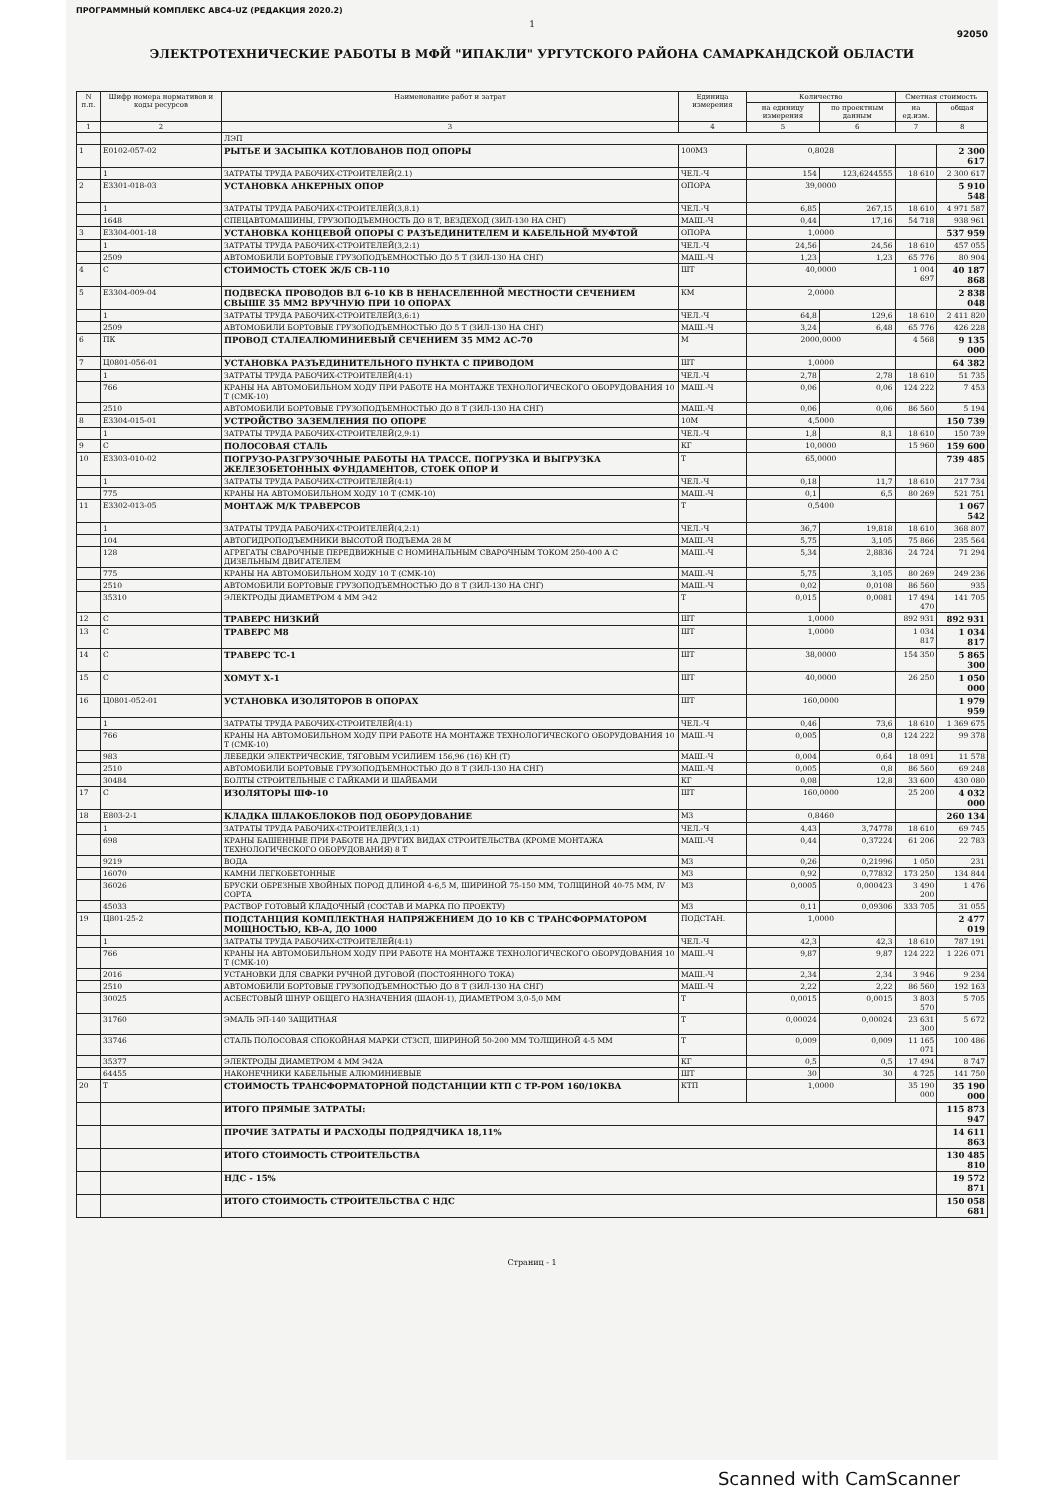ПРОГРАММНЫЙ КОМПЛЕКС АВС4-UZ (РЕДАКЦИЯ 2020.2)
1
92050
ЭЛЕКТРОТЕХНИЧЕСКИЕ РАБОТЫ В МФЙ "ИПАКЛИ" УРГУТСКОГО РАЙОНА САМАРКАНДСКОЙ ОБЛАСТИ
| N п.п. | Шифр номера нормативов и коды ресурсов | Наименование работ и затрат | Единица измерения | Количество | | Сметная стоимость | |
| --- | --- | --- | --- | --- | --- | --- | --- |
| | | | | на единицу измерения | по проектным данным | на ед.изм. | общая |
| 1 | 2 | 3 | 4 | 5 | 6 | 7 | 8 |
| | | ЛЭП | | | | | |
| 1 | Е0102-057-02 | РЫТЬЕ И ЗАСЫПКА КОТЛОВАНОВ ПОД ОПОРЫ | 100М3 | 0,8028 | | | 2 300 617 |
| | 1 | ЗАТРАТЫ ТРУДА РАБОЧИХ-СТРОИТЕЛЕЙ(2.1) | ЧЕЛ.-Ч | 154 | 123,6244555 | 18 610 | 2 300 617 |
| 2 | Е3301-018-03 | УСТАНОВКА АНКЕРНЫХ ОПОР | ОПОРА | 39,0000 | | | 5 910 548 |
| | 1 | ЗАТРАТЫ ТРУДА РАБОЧИХ-СТРОИТЕЛЕЙ(3,8.1) | ЧЕЛ.-Ч | 6,85 | 267,15 | 18 610 | 4 971 587 |
| | 1648 | СПЕЦАВТОМАШИНЫ, ГРУЗОПОДЪЕМНОСТЬ ДО 8 Т, ВЕЗДЕХОД (ЗИЛ-130 НА СНГ) | МАШ.-Ч | 0,44 | 17,16 | 54 718 | 938 961 |
| 3 | Е3304-001-18 | УСТАНОВКА КОНЦЕВОЙ ОПОРЫ С РАЗЪЕДИНИТЕЛЕМ И КАБЕЛЬНОЙ МУФТОЙ | ОПОРА | 1,0000 | | | 537 959 |
| | 1 | ЗАТРАТЫ ТРУДА РАБОЧИХ-СТРОИТЕЛЕЙ(3,2:1) | ЧЕЛ.-Ч | 24,56 | 24,56 | 18 610 | 457 055 |
| | 2509 | АВТОМОБИЛИ БОРТОВЫЕ ГРУЗОПОДЪЕМНОСТЬЮ ДО 5 Т (ЗИЛ-130 НА СНГ) | МАШ.-Ч | 1,23 | 1,23 | 65 776 | 80 904 |
| 4 | С | СТОИМОСТЬ СТОЕК Ж/Б СВ-110 | ШТ | 40,0000 | | 1 004 697 | 40 187 868 |
| 5 | Е3304-009-04 | ПОДВЕСКА ПРОВОДОВ ВЛ 6-10 КВ В НЕНАСЕЛЕННОЙ МЕСТНОСТИ СЕЧЕНИЕМ СВЫШЕ 35 ММ2 ВРУЧНУЮ ПРИ 10 ОПОРАХ | КМ | 2,0000 | | | 2 838 048 |
| | 1 | ЗАТРАТЫ ТРУДА РАБОЧИХ-СТРОИТЕЛЕЙ(3,6:1) | ЧЕЛ.-Ч | 64,8 | 129,6 | 18 610 | 2 411 820 |
| | 2509 | АВТОМОБИЛИ БОРТОВЫЕ ГРУЗОПОДЪЕМНОСТЬЮ ДО 5 Т (ЗИЛ-130 НА СНГ) | МАШ.-Ч | 3,24 | 6,48 | 65 776 | 426 228 |
| 6 | ПК | ПРОВОД СТАЛЕАЛЮМИНИЕВЫЙ СЕЧЕНИЕМ 35 ММ2 АС-70 | М | 2000,0000 | | 4 568 | 9 135 000 |
| 7 | Ц0801-056-01 | УСТАНОВКА РАЗЪЕДИНИТЕЛЬНОГО ПУНКТА С ПРИВОДОМ | ШТ | 1,0000 | | | 64 382 |
| | 1 | ЗАТРАТЫ ТРУДА РАБОЧИХ-СТРОИТЕЛЕЙ(4:1) | ЧЕЛ.-Ч | 2,78 | 2,78 | 18 610 | 51 735 |
| | 766 | КРАНЫ НА АВТОМОБИЛЬНОМ ХОДУ ПРИ РАБОТЕ НА МОНТАЖЕ ТЕХНОЛОГИЧЕСКОГО ОБОРУДОВАНИЯ 10 Т (СМК-10) | МАШ.-Ч | 0,06 | 0,06 | 124 222 | 7 453 |
| | 2510 | АВТОМОБИЛИ БОРТОВЫЕ ГРУЗОПОДЪЕМНОСТЬЮ ДО 8 Т (ЗИЛ-130 НА СНГ) | МАШ.-Ч | 0,06 | 0,06 | 86 560 | 5 194 |
| 8 | Е3304-015-01 | УСТРОЙСТВО ЗАЗЕМЛЕНИЯ ПО ОПОРЕ | 10М | 4,5000 | | | 150 739 |
| | 1 | ЗАТРАТЫ ТРУДА РАБОЧИХ-СТРОИТЕЛЕЙ(2,9:1) | ЧЕЛ.-Ч | 1,8 | 8,1 | 18 610 | 150 739 |
| 9 | С | ПОЛОСОВАЯ СТАЛЬ | КГ | 10,0000 | | 15 960 | 159 600 |
| 10 | Е3303-010-02 | ПОГРУЗО-РАЗГРУЗОЧНЫЕ РАБОТЫ НА ТРАССЕ. ПОГРУЗКА И ВЫГРУЗКА ЖЕЛЕЗОБЕТОННЫХ ФУНДАМЕНТОВ, СТОЕК ОПОР И | Т | 65,0000 | | | 739 485 |
| | 1 | ЗАТРАТЫ ТРУДА РАБОЧИХ-СТРОИТЕЛЕЙ(4:1) | ЧЕЛ.-Ч | 0,18 | 11,7 | 18 610 | 217 734 |
| | 775 | КРАНЫ НА АВТОМОБИЛЬНОМ ХОДУ 10 Т (СМК-10) | МАШ.-Ч | 0,1 | 6,5 | 80 269 | 521 751 |
| 11 | Е3302-013-05 | МОНТАЖ М/К ТРАВЕРСОВ | Т | 0,5400 | | | 1 067 542 |
| | 1 | ЗАТРАТЫ ТРУДА РАБОЧИХ-СТРОИТЕЛЕЙ(4,2:1) | ЧЕЛ.-Ч | 36,7 | 19,818 | 18 610 | 368 807 |
| | 104 | АВТОГИДРОПОДЪЕМНИКИ ВЫСОТОЙ ПОДЪЕМА 28 М | МАШ.-Ч | 5,75 | 3,105 | 75 866 | 235 564 |
| | 128 | АГРЕГАТЫ СВАРОЧНЫЕ ПЕРЕДВИЖНЫЕ С НОМИНАЛЬНЫМ СВАРОЧНЫМ ТОКОМ 250-400 А С ДИЗЕЛЬНЫМ ДВИГАТЕЛЕМ | МАШ.-Ч | 5,34 | 2,8836 | 24 724 | 71 294 |
| | 775 | КРАНЫ НА АВТОМОБИЛЬНОМ ХОДУ 10 Т (СМК-10) | МАШ.-Ч | 5,75 | 3,105 | 80 269 | 249 236 |
| | 2510 | АВТОМОБИЛИ БОРТОВЫЕ ГРУЗОПОДЪЕМНОСТЬЮ ДО 8 Т (ЗИЛ-130 НА СНГ) | МАШ.-Ч | 0,02 | 0,0108 | 86 560 | 935 |
| | 35310 | ЭЛЕКТРОДЫ ДИАМЕТРОМ 4 ММ Э42 | Т | 0,015 | 0,0081 | 17 494 470 | 141 705 |
| 12 | С | ТРАВЕРС НИЗКИЙ | ШТ | 1,0000 | | 892 931 | 892 931 |
| 13 | С | ТРАВЕРС М8 | ШТ | 1,0000 | | 1 034 817 | 1 034 817 |
| 14 | С | ТРАВЕРС ТС-1 | ШТ | 38,0000 | | 154 350 | 5 865 300 |
| 15 | С | ХОМУТ Х-1 | ШТ | 40,0000 | | 26 250 | 1 050 000 |
| 16 | Ц0801-052-01 | УСТАНОВКА ИЗОЛЯТОРОВ В ОПОРАХ | ШТ | 160,0000 | | | 1 979 959 |
| | 1 | ЗАТРАТЫ ТРУДА РАБОЧИХ-СТРОИТЕЛЕЙ(4:1) | ЧЕЛ.-Ч | 0,46 | 73,6 | 18 610 | 1 369 675 |
| | 766 | КРАНЫ НА АВТОМОБИЛЬНОМ ХОДУ ПРИ РАБОТЕ НА МОНТАЖЕ ТЕХНОЛОГИЧЕСКОГО ОБОРУДОВАНИЯ 10 Т (СМК-10) | МАШ.-Ч | 0,005 | 0,8 | 124 222 | 99 378 |
| | 983 | ЛЕБЕДКИ ЭЛЕКТРИЧЕСКИЕ, ТЯГОВЫМ УСИЛИЕМ 156,96 (16) КН (Т) | МАШ.-Ч | 0,004 | 0,64 | 18 091 | 11 578 |
| | 2510 | АВТОМОБИЛИ БОРТОВЫЕ ГРУЗОПОДЪЕМНОСТЬЮ ДО 8 Т (ЗИЛ-130 НА СНГ) | МАШ.-Ч | 0,005 | 0,8 | 86 560 | 69 248 |
| | 30484 | БОЛТЫ СТРОИТЕЛЬНЫЕ С ГАЙКАМИ И ШАЙБАМИ | КГ | 0,08 | 12,8 | 33 600 | 430 080 |
| 17 | С | ИЗОЛЯТОРЫ ШФ-10 | ШТ | 160,0000 | | 25 200 | 4 032 000 |
| 18 | Е803-2-1 | КЛАДКА ШЛАКОБЛОКОВ ПОД ОБОРУДОВАНИЕ | М3 | 0,8460 | | | 260 134 |
| | 1 | ЗАТРАТЫ ТРУДА РАБОЧИХ-СТРОИТЕЛЕЙ(3,1:1) | ЧЕЛ.-Ч | 4,43 | 3,74778 | 18 610 | 69 745 |
| | 698 | КРАНЫ БАШЕННЫЕ ПРИ РАБОТЕ НА ДРУГИХ ВИДАХ СТРОИТЕЛЬСТВА (КРОМЕ МОНТАЖА ТЕХНОЛОГИЧЕСКОГО ОБОРУДОВАНИЯ) 8 Т | МАШ.-Ч | 0,44 | 0,37224 | 61 206 | 22 783 |
| | 9219 | ВОДА | М3 | 0,26 | 0,21996 | 1 050 | 231 |
| | 16070 | КАМНИ ЛЕГКОБЕТОННЫЕ | М3 | 0,92 | 0,77832 | 173 250 | 134 844 |
| | 36026 | БРУСКИ ОБРЕЗНЫЕ ХВОЙНЫХ ПОРОД ДЛИНОЙ 4-6,5 М, ШИРИНОЙ 75-150 ММ, ТОЛЩИНОЙ 40-75 ММ, IV СОРТА | М3 | 0,0005 | 0,000423 | 3 490 200 | 1 476 |
| | 45033 | РАСТВОР ГОТОВЫЙ КЛАДОЧНЫЙ (СОСТАВ И МАРКА ПО ПРОЕКТУ) | М3 | 0,11 | 0,09306 | 333 705 | 31 055 |
| 19 | Ц801-25-2 | ПОДСТАНЦИЯ КОМПЛЕКТНАЯ НАПРЯЖЕНИЕМ ДО 10 КВ С ТРАНСФОРМАТОРОМ МОЩНОСТЬЮ, КВ-А, ДО 1000 | ПОДСТАН. | 1,0000 | | | 2 477 019 |
| | 1 | ЗАТРАТЫ ТРУДА РАБОЧИХ-СТРОИТЕЛЕЙ(4:1) | ЧЕЛ.-Ч | 42,3 | 42,3 | 18 610 | 787 191 |
| | 766 | КРАНЫ НА АВТОМОБИЛЬНОМ ХОДУ ПРИ РАБОТЕ НА МОНТАЖЕ ТЕХНОЛОГИЧЕСКОГО ОБОРУДОВАНИЯ 10 Т (СМК-10) | МАШ.-Ч | 9,87 | 9,87 | 124 222 | 1 226 071 |
| | 2016 | УСТАНОВКИ ДЛЯ СВАРКИ РУЧНОЙ ДУГОВОЙ (ПОСТОЯННОГО ТОКА) | МАШ.-Ч | 2,34 | 2,34 | 3 946 | 9 234 |
| | 2510 | АВТОМОБИЛИ БОРТОВЫЕ ГРУЗОПОДЪЕМНОСТЬЮ ДО 8 Т (ЗИЛ-130 НА СНГ) | МАШ.-Ч | 2,22 | 2,22 | 86 560 | 192 163 |
| | 30025 | АСБЕСТОВЫЙ ШНУР ОБЩЕГО НАЗНАЧЕНИЯ (ШАОН-1), ДИАМЕТРОМ 3,0-5,0 ММ | Т | 0,0015 | 0,0015 | 3 803 570 | 5 705 |
| | 31760 | ЭМАЛЬ ЭП-140 ЗАЩИТНАЯ | Т | 0,00024 | 0,00024 | 23 631 300 | 5 672 |
| | 33746 | СТАЛЬ ПОЛОСОВАЯ СПОКОЙНАЯ МАРКИ СТ3СП, ШИРИНОЙ 50-200 ММ ТОЛЩИНОЙ 4-5 ММ | Т | 0,009 | 0,009 | 11 165 071 | 100 486 |
| | 35377 | ЭЛЕКТРОДЫ ДИАМЕТРОМ 4 ММ Э42А | КГ | 0,5 | 0,5 | 17 494 | 8 747 |
| | 64455 | НАКОНЕЧНИКИ КАБЕЛЬНЫЕ АЛЮМИНИЕВЫЕ | ШТ | 30 | 30 | 4 725 | 141 750 |
| 20 | Т | СТОИМОСТЬ ТРАНСФОРМАТОРНОЙ ПОДСТАНЦИИ КТП С ТР-РОМ 160/10КВА | КТП | 1,0000 | | 35 190 000 | 35 190 000 |
| | | ИТОГО ПРЯМЫЕ ЗАТРАТЫ: | | | | | 115 873 947 |
| | | ПРОЧИЕ ЗАТРАТЫ И РАСХОДЫ ПОДРЯДЧИКА 18,11% | | | | | 14 611 863 |
| | | ИТОГО СТОИМОСТЬ СТРОИТЕЛЬСТВА | | | | | 130 485 810 |
| | | НДС - 15% | | | | | 19 572 871 |
| | | ИТОГО СТОИМОСТЬ СТРОИТЕЛЬСТВА С НДС | | | | | 150 058 681 |
Страниц - 1
Scanned with CamScanner